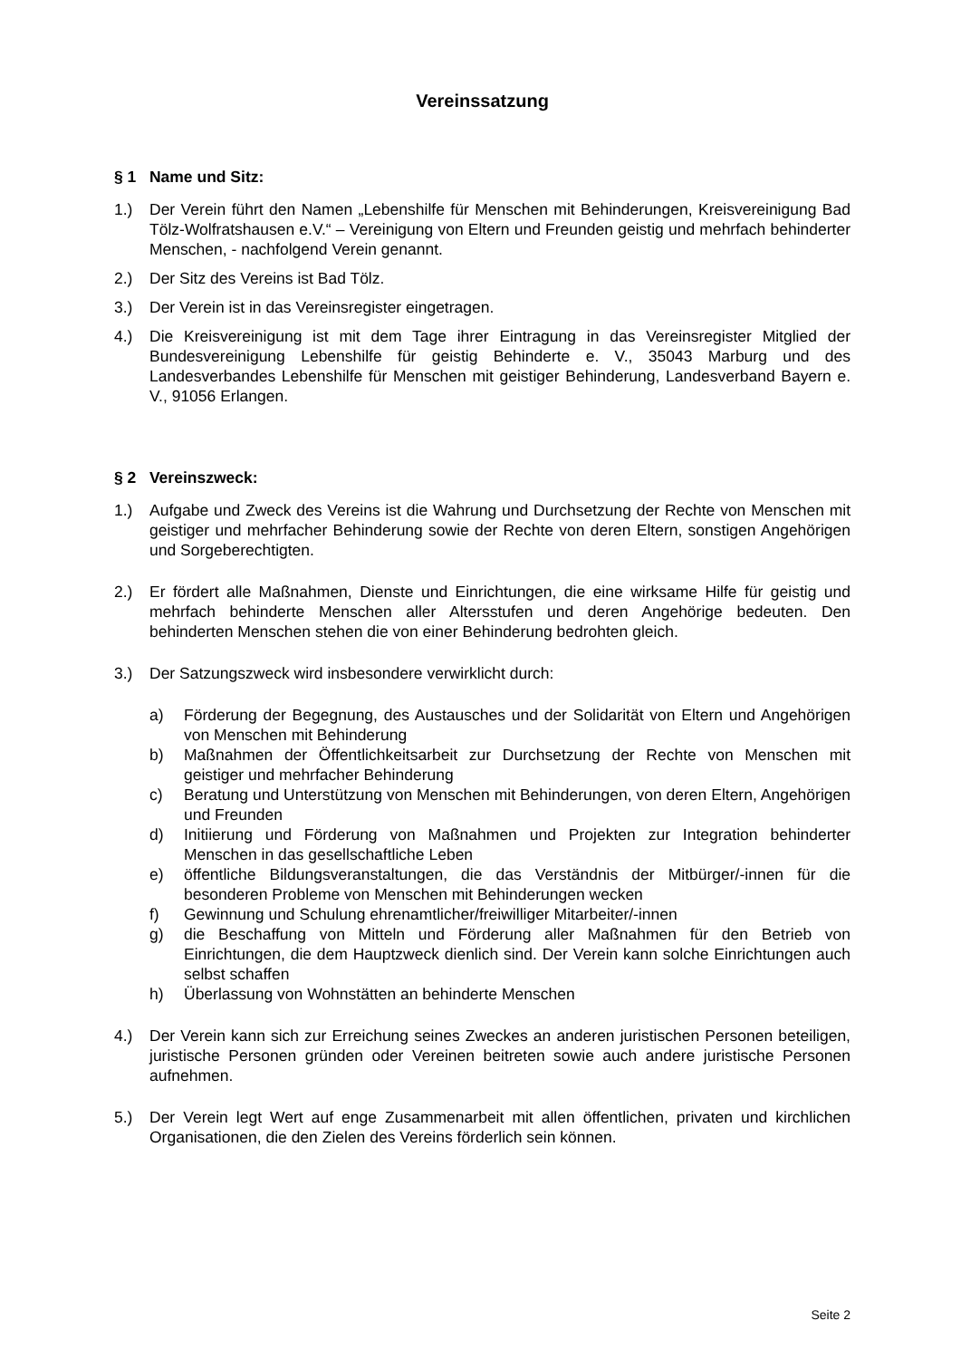Vereinssatzung
§ 1 Name und Sitz:
1.) Der Verein führt den Namen „Lebenshilfe für Menschen mit Behinderungen, Kreisvereinigung Bad Tölz-Wolfratshausen e.V.“ – Vereinigung von Eltern und Freunden geistig und mehrfach behinderter Menschen, - nachfolgend Verein genannt.
2.) Der Sitz des Vereins ist Bad Tölz.
3.) Der Verein ist in das Vereinsregister eingetragen.
4.) Die Kreisvereinigung ist mit dem Tage ihrer Eintragung in das Vereinsregister Mitglied der Bundesvereinigung Lebenshilfe für geistig Behinderte e. V., 35043 Marburg und des Landesverbandes Lebenshilfe für Menschen mit geistiger Behinderung, Landesverband Bayern e. V., 91056 Erlangen.
§ 2 Vereinszweck:
1.) Aufgabe und Zweck des Vereins ist die Wahrung und Durchsetzung der Rechte von Menschen mit geistiger und mehrfacher Behinderung sowie der Rechte von deren Eltern, sonstigen Angehörigen und Sorgeberechtigten.
2.) Er fördert alle Maßnahmen, Dienste und Einrichtungen, die eine wirksame Hilfe für geistig und mehrfach behinderte Menschen aller Altersstufen und deren Angehörige bedeuten. Den behinderten Menschen stehen die von einer Behinderung bedrohten gleich.
3.) Der Satzungszweck wird insbesondere verwirklicht durch:
a) Förderung der Begegnung, des Austausches und der Solidarität von Eltern und Angehörigen von Menschen mit Behinderung
b) Maßnahmen der Öffentlichkeitsarbeit zur Durchsetzung der Rechte von Menschen mit geistiger und mehrfacher Behinderung
c) Beratung und Unterstützung von Menschen mit Behinderungen, von deren Eltern, Angehörigen und Freunden
d) Initiierung und Förderung von Maßnahmen und Projekten zur Integration behinderter Menschen in das gesellschaftliche Leben
e) öffentliche Bildungsveranstaltungen, die das Verständnis der Mitbürger/-innen für die besonderen Probleme von Menschen mit Behinderungen wecken
f) Gewinnung und Schulung ehrenamtlicher/freiwilliger Mitarbeiter/-innen
g) die Beschaffung von Mitteln und Förderung aller Maßnahmen für den Betrieb von Einrichtungen, die dem Hauptzweck dienlich sind. Der Verein kann solche Einrichtungen auch selbst schaffen
h) Überlassung von Wohnstätten an behinderte Menschen
4.) Der Verein kann sich zur Erreichung seines Zweckes an anderen juristischen Personen beteiligen, juristische Personen gründen oder Vereinen beitreten sowie auch andere juristische Personen aufnehmen.
5.) Der Verein legt Wert auf enge Zusammenarbeit mit allen öffentlichen, privaten und kirchlichen Organisationen, die den Zielen des Vereins förderlich sein können.
Seite 2